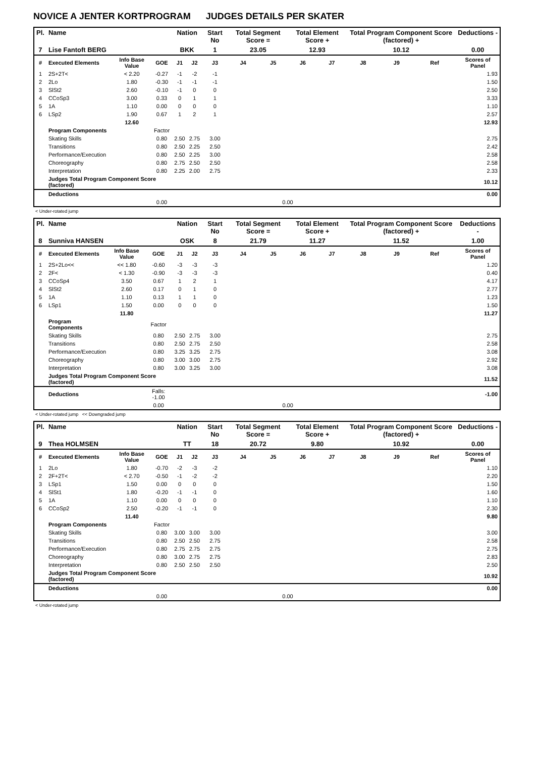NOVICE A JENTER KORTPROGRAM JUDGES DETAILS PER SKATER
| Pl. | Name | | | Nation | | Start No | Total Segment Score = | | Total Element Score + | | Total Program Component Score (factored) + | | | Deductions - |
| --- | --- | --- | --- | --- | --- | --- | --- | --- | --- | --- | --- | --- | --- | --- |
| 7 | Lise Fantoft BERG | | | BKK | | 1 | 23.05 | | 12.93 | | 10.12 | | | 0.00 |
| # | Executed Elements | Info Base Value | GOE | J1 | J2 | J3 | J4 | J5 | J6 | J7 | J8 | J9 | Ref | Scores of Panel |
| 1 | 2S+2T< | < 2.20 | -0.27 | -1 | -2 | -1 | | | | | | | | 1.93 |
| 2 | 2Lo | 1.80 | -0.30 | -1 | -1 | -1 | | | | | | | | 1.50 |
| 3 | SlSt2 | 2.60 | -0.10 | -1 | 0 | 0 | | | | | | | | 2.50 |
| 4 | CCoSp3 | 3.00 | 0.33 | 0 | 1 | 1 | | | | | | | | 3.33 |
| 5 | 1A | 1.10 | 0.00 | 0 | 0 | 0 | | | | | | | | 1.10 |
| 6 | LSp2 | 1.90 | 0.67 | 1 | 2 | 1 | | | | | | | | 2.57 |
| | | 12.60 | | | | | | | | | | | | 12.93 |
| | Program Components | | Factor | | | | | | | | | | | |
| | Skating Skills | | 0.80 | 2.50 | 2.75 | 3.00 | | | | | | | | 2.75 |
| | Transitions | | 0.80 | 2.50 | 2.25 | 2.50 | | | | | | | | 2.42 |
| | Performance/Execution | | 0.80 | 2.50 | 2.25 | 3.00 | | | | | | | | 2.58 |
| | Choreography | | 0.80 | 2.75 | 2.50 | 2.50 | | | | | | | | 2.58 |
| | Interpretation | | 0.80 | 2.25 | 2.00 | 2.75 | | | | | | | | 2.33 |
| | Judges Total Program Component Score (factored) | | | | | | | | | | | | | 10.12 |
| | Deductions | | | | | | | | | | | | | 0.00 |
| | | | 0.00 | | | | | 0.00 | | | | | | |
< Under-rotated jump
| Pl. | Name | | | Nation | | Start No | Total Segment Score = | | Total Element Score + | | Total Program Component Score (factored) + | | | Deductions - |
| --- | --- | --- | --- | --- | --- | --- | --- | --- | --- | --- | --- | --- | --- | --- |
| 8 | Sunniva HANSEN | | | OSK | | 8 | 21.79 | | 11.27 | | 11.52 | | | 1.00 |
| # | Executed Elements | Info Base Value | GOE | J1 | J2 | J3 | J4 | J5 | J6 | J7 | J8 | J9 | Ref | Scores of Panel |
| 1 | 2S+2Lo<< | << 1.80 | -0.60 | -3 | -3 | -3 | | | | | | | | 1.20 |
| 2 | 2F< | < 1.30 | -0.90 | -3 | -3 | -3 | | | | | | | | 0.40 |
| 3 | CCoSp4 | 3.50 | 0.67 | 1 | 2 | 1 | | | | | | | | 4.17 |
| 4 | SlSt2 | 2.60 | 0.17 | 0 | 1 | 0 | | | | | | | | 2.77 |
| 5 | 1A | 1.10 | 0.13 | 1 | 1 | 0 | | | | | | | | 1.23 |
| 6 | LSp1 | 1.50 | 0.00 | 0 | 0 | 0 | | | | | | | | 1.50 |
| | | 11.80 | | | | | | | | | | | | 11.27 |
| | Program Components | | Factor | | | | | | | | | | | |
| | Skating Skills | | 0.80 | 2.50 | 2.75 | 3.00 | | | | | | | | 2.75 |
| | Transitions | | 0.80 | 2.50 | 2.75 | 2.50 | | | | | | | | 2.58 |
| | Performance/Execution | | 0.80 | 3.25 | 3.25 | 2.75 | | | | | | | | 3.08 |
| | Choreography | | 0.80 | 3.00 | 3.00 | 2.75 | | | | | | | | 2.92 |
| | Interpretation | | 0.80 | 3.00 | 3.25 | 3.00 | | | | | | | | 3.08 |
| | Judges Total Program Component Score (factored) | | | | | | | | | | | | | 11.52 |
| | Deductions | | Falls: -1.00 | | | | | | | | | | | -1.00 |
| | | | 0.00 | | | | | 0.00 | | | | | | |
< Under-rotated jump << Downgraded jump
| Pl. | Name | | | Nation | | Start No | Total Segment Score = | | Total Element Score + | | Total Program Component Score (factored) + | | | Deductions - |
| --- | --- | --- | --- | --- | --- | --- | --- | --- | --- | --- | --- | --- | --- | --- |
| 9 | Thea HOLMSEN | | | TT | | 18 | 20.72 | | 9.80 | | 10.92 | | | 0.00 |
| # | Executed Elements | Info Base Value | GOE | J1 | J2 | J3 | J4 | J5 | J6 | J7 | J8 | J9 | Ref | Scores of Panel |
| 1 | 2Lo | 1.80 | -0.70 | -2 | -3 | -2 | | | | | | | | 1.10 |
| 2 | 2F+2T< | < 2.70 | -0.50 | -1 | -2 | -2 | | | | | | | | 2.20 |
| 3 | LSp1 | 1.50 | 0.00 | 0 | 0 | 0 | | | | | | | | 1.50 |
| 4 | SlSt1 | 1.80 | -0.20 | -1 | -1 | 0 | | | | | | | | 1.60 |
| 5 | 1A | 1.10 | 0.00 | 0 | 0 | 0 | | | | | | | | 1.10 |
| 6 | CCoSp2 | 2.50 | -0.20 | -1 | -1 | 0 | | | | | | | | 2.30 |
| | | 11.40 | | | | | | | | | | | | 9.80 |
| | Program Components | | Factor | | | | | | | | | | | |
| | Skating Skills | | 0.80 | 3.00 | 3.00 | 3.00 | | | | | | | | 3.00 |
| | Transitions | | 0.80 | 2.50 | 2.50 | 2.75 | | | | | | | | 2.58 |
| | Performance/Execution | | 0.80 | 2.75 | 2.75 | 2.75 | | | | | | | | 2.75 |
| | Choreography | | 0.80 | 3.00 | 2.75 | 2.75 | | | | | | | | 2.83 |
| | Interpretation | | 0.80 | 2.50 | 2.50 | 2.50 | | | | | | | | 2.50 |
| | Judges Total Program Component Score (factored) | | | | | | | | | | | | | 10.92 |
| | Deductions | | | | | | | | | | | | | 0.00 |
| | | | 0.00 | | | | | 0.00 | | | | | | |
< Under-rotated jump